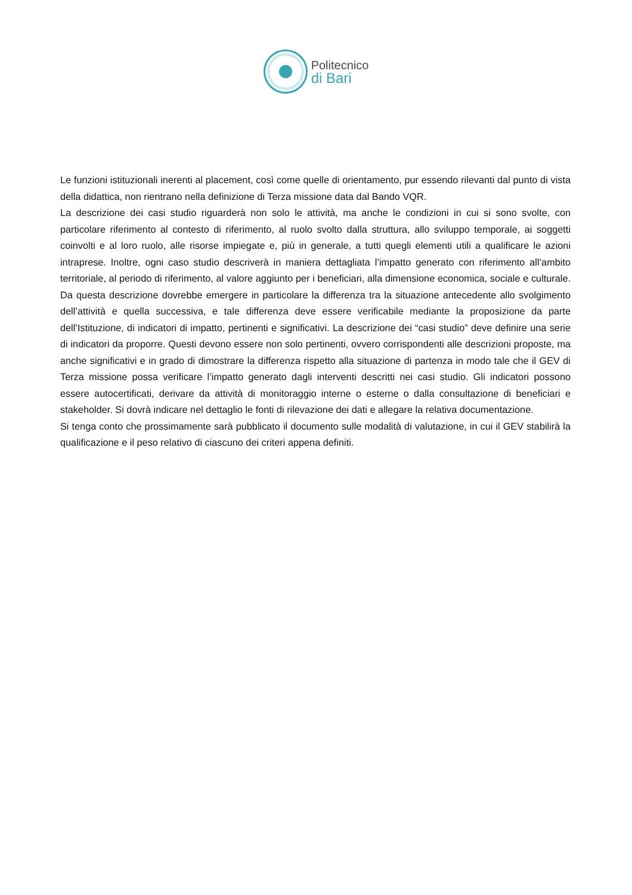Politecnico
di Bari
Le funzioni istituzionali inerenti al placement, così come quelle di orientamento, pur essendo rilevanti dal punto di vista della didattica, non rientrano nella definizione di Terza missione data dal Bando VQR.
La descrizione dei casi studio riguarderà non solo le attività, ma anche le condizioni in cui si sono svolte, con particolare riferimento al contesto di riferimento, al ruolo svolto dalla struttura, allo sviluppo temporale, ai soggetti coinvolti e al loro ruolo, alle risorse impiegate e, più in generale, a tutti quegli elementi utili a qualificare le azioni intraprese. Inoltre, ogni caso studio descriverà in maniera dettagliata l’impatto generato con riferimento all’ambito territoriale, al periodo di riferimento, al valore aggiunto per i beneficiari, alla dimensione economica, sociale e culturale. Da questa descrizione dovrebbe emergere in particolare la differenza tra la situazione antecedente allo svolgimento dell’attività e quella successiva, e tale differenza deve essere verificabile mediante la proposizione da parte dell’Istituzione, di indicatori di impatto, pertinenti e significativi. La descrizione dei “casi studio” deve definire una serie di indicatori da proporre. Questi devono essere non solo pertinenti, ovvero corrispondenti alle descrizioni proposte, ma anche significativi e in grado di dimostrare la differenza rispetto alla situazione di partenza in modo tale che il GEV di Terza missione possa verificare l’impatto generato dagli interventi descritti nei casi studio. Gli indicatori possono essere autocertificati, derivare da attività di monitoraggio interne o esterne o dalla consultazione di beneficiari e stakeholder. Si dovrà indicare nel dettaglio le fonti di rilevazione dei dati e allegare la relativa documentazione.
Si tenga conto che prossimamente sarà pubblicato il documento sulle modalità di valutazione, in cui il GEV stabilirà la qualificazione e il peso relativo di ciascuno dei criteri appena definiti.